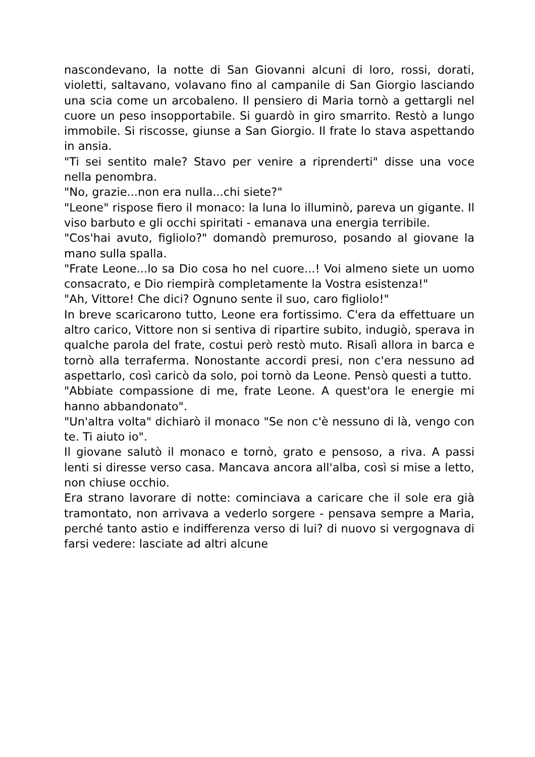nascondevano, la notte di San Giovanni alcuni di loro, rossi, dorati, violetti, saltavano, volavano fino al campanile di San Giorgio lasciando una scia come un arcobaleno. Il pensiero di Maria tornò a gettargli nel cuore un peso insopportabile. Si guardò in giro smarrito. Restò a lungo immobile. Si riscosse, giunse a San Giorgio. Il frate lo stava aspettando in ansia.
"Ti sei sentito male? Stavo per venire a riprenderti" disse una voce nella penombra.
"No, grazie...non era nulla...chi siete?"
"Leone" rispose fiero il monaco: la luna lo illuminò, pareva un gigante. Il viso barbuto e gli occhi spiritati - emanava una energia terribile.
"Cos'hai avuto, figliolo?" domandò premuroso, posando al giovane la mano sulla spalla.
"Frate Leone...lo sa Dio cosa ho nel cuore...! Voi almeno siete un uomo consacrato, e Dio riempirà completamente la Vostra esistenza!"
"Ah, Vittore! Che dici? Ognuno sente il suo, caro figliolo!"
In breve scaricarono tutto, Leone era fortissimo. C'era da effettuare un altro carico, Vittore non si sentiva di ripartire subito, indugiò, sperava in qualche parola del frate, costui però restò muto. Risalì allora in barca e tornò alla terraferma. Nonostante accordi presi, non c'era nessuno ad aspettarlo, così caricò da solo, poi tornò da Leone. Pensò questi a tutto.
"Abbiate compassione di me, frate Leone. A quest'ora le energie mi hanno abbandonato".
"Un'altra volta" dichiarò il monaco "Se non c'è nessuno di là, vengo con te. Ti aiuto io".
Il giovane salutò il monaco e tornò, grato e pensoso, a riva. A passi lenti si diresse verso casa. Mancava ancora all'alba, così si mise a letto, non chiuse occhio.
Era strano lavorare di notte: cominciava a caricare che il sole era già tramontato, non arrivava a vederlo sorgere - pensava sempre a Maria, perché tanto astio e indifferenza verso di lui? di nuovo si vergognava di farsi vedere: lasciate ad altri alcune